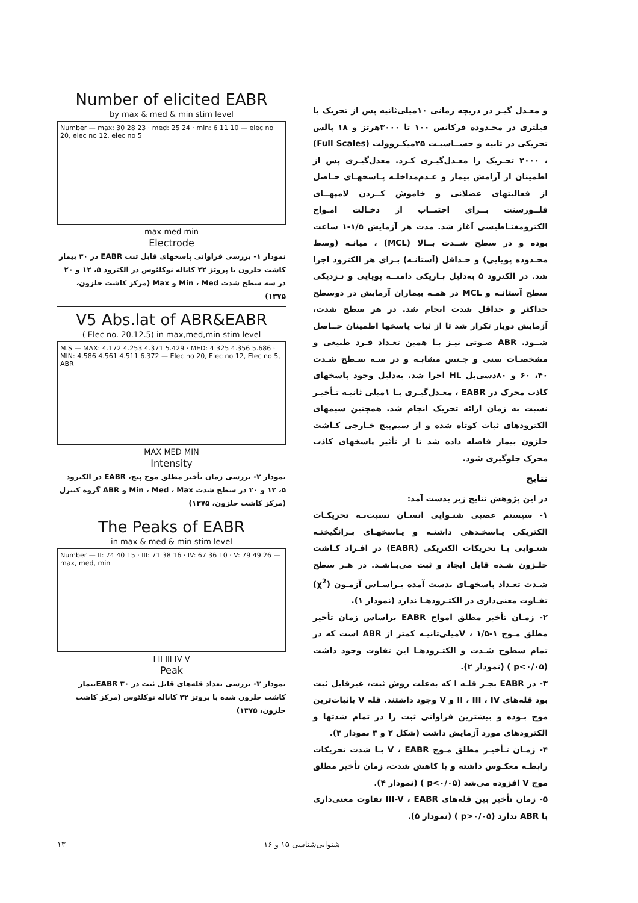و معـدل گیـر در دریچه زمانی ۱۰میلی‌ثانیه پس از تحریک با فیلتری در محـدوده فرکانس ۱۰۰ تا ۳۰۰۰هرتز و ۱۸ پالس تحریکی در ثانیه و حســاسیـت ۲۵میکـروولت (Full Scales) ، ۲۰۰۰ تحـریک را معـدل‌گیـری کـرد. معدل‌گیـری پس از اطمینان از آرامش بیمار و عـدم‌مداخلـه پـاسخهـای حـاصل از فعالیتهای عضلانی و خاموش کــردن لامپهــای فلــورسنت بــرای اجتنــاب از دخـالت امـواج الکترومغنـاطیسی آغاز شد. مدت هر آزمایش ۱/۵-۱ ساعت بوده و در سطح شــدت بــالا (MCL) ، میانـه (وسط محـدوده پویایی) و حـداقل (آستانـه) بـرای هر الکترود اجرا شد. در الکترود ۵ به‌دلیل بـاریکی دامنــه پویایی و نـزدیکی سطح آستانـه و MCL در همـه بیماران آزمایش در دوسطح حداکثر و حداقل شدت انجام شد. در هر سطح شدت، آزمایش دوبار تکرار شد تا از ثبات پاسخها اطمینان حــاصل شــود. ABR صـوتی نیـز بـا همین تعـداد فـرد طبیعی و مشخصـات سنی و جـنس مشابـه و در سـه سـطح شـدت ۴۰، ۶۰ و ۸۰دسی‌بل HL اجرا شد. به‌دلیل وجود پاسخهای کاذب محرک در EABR ، معـدل‌گیـری بـا ۱میلی ثانیـه تـأخیـر نسبت به زمان ارائه تحریک انجام شد. همچنین سیمهای الکترودهای ثبات کوتاه شده و از سیم‌پیچ خـارجی کـاشت حلزون بیمار فاصله داده شد تا از تأثیر پاسخهای کاذب محرک جلوگیری شود.
نتایج
در این پژوهش نتایج زیر بدست آمد:
۱- سیستم عصبی شنـوایی انسـان نسبت‌بـه تحریکـات الکتریکی پـاسخـدهی داشتـه و پـاسخهـای بـرانگیختـه شنـوایی بـا تحریکات الکتریکی (EABR) در افـراد کـاشت حلـزون شـده قابل ایجاد و ثبت می‌بـاشـد. در هـر سطح شـدت تعـداد پاسخهـای بدست آمده بـراسـاس آزمـون (χ<sup>2</sup>) تفـاوت معنی‌داری در الکتـرودهـا ندارد (نمودار ۱).
۲- زمـان تأخیر مطلق امواج EABR براساس زمان تأخیر مطلق مـوج V ، ۱/۵-۱میلی‌ثانیـه کمتر از ABR است که در تمام سطوح شـدت و الکتـرودهـا این تفاوت وجود داشت (p<۰/۰۵ ) (نمودار ۲).
۳- در EABR بجـز قلـه I که به‌علت روش ثبت، غیرقابل ثبت بود قله‌های II ، III ، IV و V وجود داشتند. قله V باثبات‌ترین موج بـوده و بیشترین فراوانی ثبت را در تمام شدتها و الکترودهای مورد آزمایش داشت (شکل ۲ و ۳ نمودار ۳).
۴- زمـان تـأخیـر مطلق مـوج V ، EABR بـا شدت تحریکات رابطـه معکـوس داشته و با کاهش شدت، زمان تأخیر مطلق موج V افزوده می‌شد (p<۰/۰۵ ) (نمودار ۴).
۵- زمان تأخیر بین قله‌های III-V ، EABR تفاوت معنی‌داری با ABR ندارد (p>۰/۰۵ ) (نمودار ۵).
Number of elicited EABR
by max & med & min stim level
Number — max: 30 28 23 · med: 25 24 · min: 6 11 10 — elec no 20, elec no 12, elec no 5
max med min
Electrode
نمودار ۱- بررسی فراوانی پاسخهای قابل ثبت EABR در ۳۰ بیمار کاشت حلزون با پروتز ۲۲ کاناله نوکلئوس در الکترود ۵، ۱۲ و ۲۰ در سه سطح شدت Min ، Med و Max (مرکز کاشت حلزون، ۱۳۷۵)
V5 Abs.lat of ABR&EABR
( Elec no. 20.12.5) in max,med,min stim level
M.S — MAX: 4.172 4.253 4.371 5.429 · MED: 4.325 4.356 5.686 · MIN: 4.586 4.561 4.511 6.372 — Elec no 20, Elec no 12, Elec no 5, ABR
MAX MED MIN
Intensity
نمودار ۲- بررسی زمان تأخیر مطلق موج پنج، EABR در الکترود ۵، ۱۲ و ۲۰ در سطح شدت Min ، Med ، Max و ABR گروه کنترل (مرکز کاشت حلزون، ۱۳۷۵)
The Peaks of EABR
in max & med & min stim level
Number — II: 74 40 15 · III: 71 38 16 · IV: 67 36 10 · V: 79 49 26 — max, med, min
I II III IV V
Peak
نمودار ۳- بررسی تعداد قله‌های قابل ثبت در EABR ۳۰بیمار کاشت حلزون شده با پروتز ۲۲ کاناله نوکلئوس (مرکز کاشت حلزون، ۱۳۷۵)
۱۳ شنوایی‌شناسی ۱۵ و ۱۶